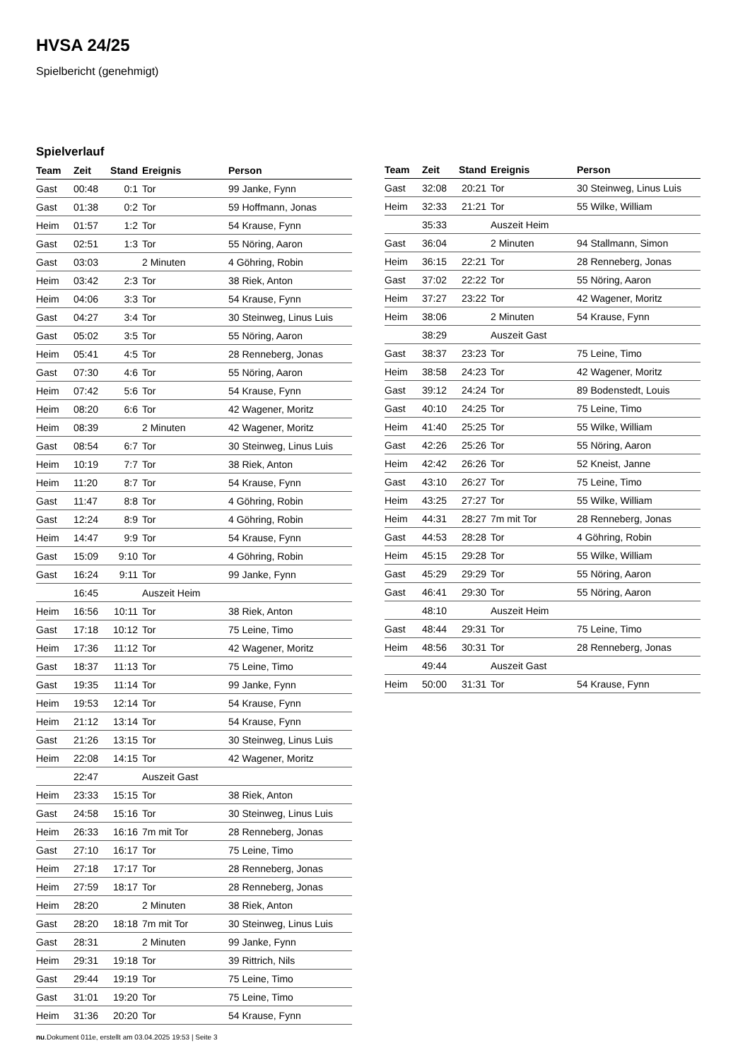HVSA 24/25
Spielbericht (genehmigt)
Spielverlauf
| Team | Zeit | Stand | Ereignis | Person |
| --- | --- | --- | --- | --- |
| Gast | 00:48 | 0:1 | Tor | 99 Janke, Fynn |
| Gast | 01:38 | 0:2 | Tor | 59 Hoffmann, Jonas |
| Heim | 01:57 | 1:2 | Tor | 54 Krause, Fynn |
| Gast | 02:51 | 1:3 | Tor | 55 Nöring, Aaron |
| Gast | 03:03 | | 2 Minuten | 4 Göhring, Robin |
| Heim | 03:42 | 2:3 | Tor | 38 Riek, Anton |
| Heim | 04:06 | 3:3 | Tor | 54 Krause, Fynn |
| Gast | 04:27 | 3:4 | Tor | 30 Steinweg, Linus Luis |
| Gast | 05:02 | 3:5 | Tor | 55 Nöring, Aaron |
| Heim | 05:41 | 4:5 | Tor | 28 Renneberg, Jonas |
| Gast | 07:30 | 4:6 | Tor | 55 Nöring, Aaron |
| Heim | 07:42 | 5:6 | Tor | 54 Krause, Fynn |
| Heim | 08:20 | 6:6 | Tor | 42 Wagener, Moritz |
| Heim | 08:39 | | 2 Minuten | 42 Wagener, Moritz |
| Gast | 08:54 | 6:7 | Tor | 30 Steinweg, Linus Luis |
| Heim | 10:19 | 7:7 | Tor | 38 Riek, Anton |
| Heim | 11:20 | 8:7 | Tor | 54 Krause, Fynn |
| Gast | 11:47 | 8:8 | Tor | 4 Göhring, Robin |
| Gast | 12:24 | 8:9 | Tor | 4 Göhring, Robin |
| Heim | 14:47 | 9:9 | Tor | 54 Krause, Fynn |
| Gast | 15:09 | 9:10 | Tor | 4 Göhring, Robin |
| Gast | 16:24 | 9:11 | Tor | 99 Janke, Fynn |
| | 16:45 | | Auszeit Heim | |
| Heim | 16:56 | 10:11 | Tor | 38 Riek, Anton |
| Gast | 17:18 | 10:12 | Tor | 75 Leine, Timo |
| Heim | 17:36 | 11:12 | Tor | 42 Wagener, Moritz |
| Gast | 18:37 | 11:13 | Tor | 75 Leine, Timo |
| Gast | 19:35 | 11:14 | Tor | 99 Janke, Fynn |
| Heim | 19:53 | 12:14 | Tor | 54 Krause, Fynn |
| Heim | 21:12 | 13:14 | Tor | 54 Krause, Fynn |
| Gast | 21:26 | 13:15 | Tor | 30 Steinweg, Linus Luis |
| Heim | 22:08 | 14:15 | Tor | 42 Wagener, Moritz |
| | 22:47 | | Auszeit Gast | |
| Heim | 23:33 | 15:15 | Tor | 38 Riek, Anton |
| Gast | 24:58 | 15:16 | Tor | 30 Steinweg, Linus Luis |
| Heim | 26:33 | 16:16 | 7m mit Tor | 28 Renneberg, Jonas |
| Gast | 27:10 | 16:17 | Tor | 75 Leine, Timo |
| Heim | 27:18 | 17:17 | Tor | 28 Renneberg, Jonas |
| Heim | 27:59 | 18:17 | Tor | 28 Renneberg, Jonas |
| Heim | 28:20 | | 2 Minuten | 38 Riek, Anton |
| Gast | 28:20 | 18:18 | 7m mit Tor | 30 Steinweg, Linus Luis |
| Gast | 28:31 | | 2 Minuten | 99 Janke, Fynn |
| Heim | 29:31 | 19:18 | Tor | 39 Rittrich, Nils |
| Gast | 29:44 | 19:19 | Tor | 75 Leine, Timo |
| Gast | 31:01 | 19:20 | Tor | 75 Leine, Timo |
| Heim | 31:36 | 20:20 | Tor | 54 Krause, Fynn |
| Team | Zeit | Stand | Ereignis | Person |
| --- | --- | --- | --- | --- |
| Gast | 32:08 | 20:21 | Tor | 30 Steinweg, Linus Luis |
| Heim | 32:33 | 21:21 | Tor | 55 Wilke, William |
| | 35:33 | | Auszeit Heim | |
| Gast | 36:04 | | 2 Minuten | 94 Stallmann, Simon |
| Heim | 36:15 | 22:21 | Tor | 28 Renneberg, Jonas |
| Gast | 37:02 | 22:22 | Tor | 55 Nöring, Aaron |
| Heim | 37:27 | 23:22 | Tor | 42 Wagener, Moritz |
| Heim | 38:06 | | 2 Minuten | 54 Krause, Fynn |
| | 38:29 | | Auszeit Gast | |
| Gast | 38:37 | 23:23 | Tor | 75 Leine, Timo |
| Heim | 38:58 | 24:23 | Tor | 42 Wagener, Moritz |
| Gast | 39:12 | 24:24 | Tor | 89 Bodenstedt, Louis |
| Gast | 40:10 | 24:25 | Tor | 75 Leine, Timo |
| Heim | 41:40 | 25:25 | Tor | 55 Wilke, William |
| Gast | 42:26 | 25:26 | Tor | 55 Nöring, Aaron |
| Heim | 42:42 | 26:26 | Tor | 52 Kneist, Janne |
| Gast | 43:10 | 26:27 | Tor | 75 Leine, Timo |
| Heim | 43:25 | 27:27 | Tor | 55 Wilke, William |
| Heim | 44:31 | 28:27 | 7m mit Tor | 28 Renneberg, Jonas |
| Gast | 44:53 | 28:28 | Tor | 4 Göhring, Robin |
| Heim | 45:15 | 29:28 | Tor | 55 Wilke, William |
| Gast | 45:29 | 29:29 | Tor | 55 Nöring, Aaron |
| Gast | 46:41 | 29:30 | Tor | 55 Nöring, Aaron |
| | 48:10 | | Auszeit Heim | |
| Gast | 48:44 | 29:31 | Tor | 75 Leine, Timo |
| Heim | 48:56 | 30:31 | Tor | 28 Renneberg, Jonas |
| | 49:44 | | Auszeit Gast | |
| Heim | 50:00 | 31:31 | Tor | 54 Krause, Fynn |
nu.Dokument 011e, erstellt am 03.04.2025 19:53 | Seite 3